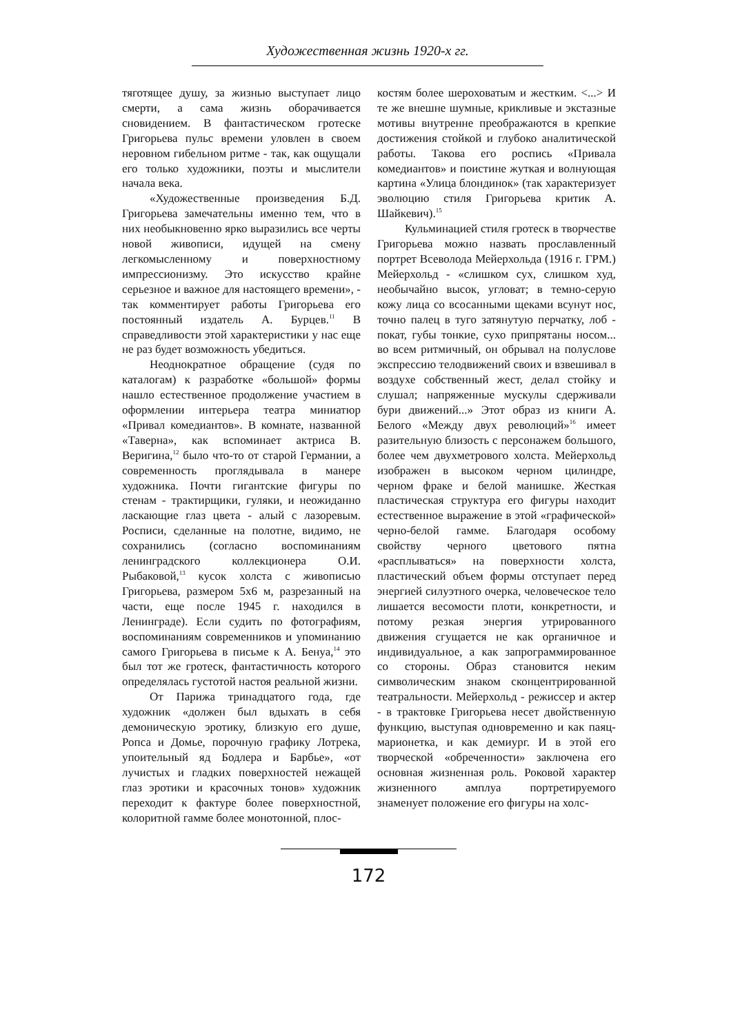Художественная жизнь 1920-х гг.
тяготящее душу, за жизнью выступает лицо смерти, а сама жизнь оборачивается сновидением. В фантастическом гротеске Григорьева пульс времени уловлен в своем неровном гибельном ритме - так, как ощущали его только художники, поэты и мыслители начала века.
«Художественные произведения Б.Д. Григорьева замечательны именно тем, что в них необыкновенно ярко выразились все черты новой живописи, идущей на смену легкомысленному и поверхностному импрессионизму. Это искусство крайне серьезное и важное для настоящего времени», - так комментирует работы Григорьева его постоянный издатель А. Бурцев.<sup>11</sup> В справедливости этой характеристики у нас еще не раз будет возможность убедиться.
Неоднократное обращение (судя по каталогам) к разработке «большой» формы нашло естественное продолжение участием в оформлении интерьера театра миниатюр «Привал комедиантов». В комнате, названной «Таверна», как вспоминает актриса В. Веригина,<sup>12</sup> было что-то от старой Германии, а современность проглядывала в манере художника. Почти гигантские фигуры по стенам - трактирщики, гуляки, и неожиданно ласкающие глаз цвета - алый с лазоревым. Росписи, сделанные на полотне, видимо, не сохранились (согласно воспоминаниям ленинградского коллекционера О.И. Рыбаковой,<sup>13</sup> кусок холста с живописью Григорьева, размером 5х6 м, разрезанный на части, еще после 1945 г. находился в Ленинграде). Если судить по фотографиям, воспоминаниям современников и упоминанию самого Григорьева в письме к А. Бенуа,<sup>14</sup> это был тот же гротеск, фантастичность которого определялась густотой настоя реальной жизни.
От Парижа тринадцатого года, где художник «должен был вдыхать в себя демоническую эротику, близкую его душе, Ропса и Домье, порочную графику Лотрека, упоительный яд Бодлера и Барбье», «от лучистых и гладких поверхностей нежащей глаз эротики и красочных тонов» художник переходит к фактуре более поверхностной, колоритной гамме более монотонной, плос-
костям более шероховатым и жестким. <...> И те же внешне шумные, крикливые и экстазные мотивы внутренне преображаются в крепкие достижения стойкой и глубоко аналитической работы. Такова его роспись «Привала комедиантов» и поистине жуткая и волнующая картина «Улица блондинок» (так характеризует эволюцию стиля Григорьева критик А. Шайкевич).<sup>15</sup>
Кульминацией стиля гротеск в творчестве Григорьева можно назвать прославленный портрет Всеволода Мейерхольда (1916 г. ГРМ.) Мейерхольд - «слишком сух, слишком худ, необычайно высок, угловат; в темно-серую кожу лица со всосанными щеками всунут нос, точно палец в туго затянутую перчатку, лоб - покат, губы тонкие, сухо припрятаны носом... во всем ритмичный, он обрывал на полуслове экспрессию телодвижений своих и взвешивал в воздухе собственный жест, делал стойку и слушал; напряженные мускулы сдерживали бури движений...» Этот образ из книги А. Белого «Между двух революций»<sup>16</sup> имеет разительную близость с персонажем большого, более чем двухметрового холста. Мейерхольд изображен в высоком черном цилиндре, черном фраке и белой манишке. Жесткая пластическая структура его фигуры находит естественное выражение в этой «графической» черно-белой гамме. Благодаря особому свойству черного цветового пятна «расплываться» на поверхности холста, пластический объем формы отступает перед энергией силуэтного очерка, человеческое тело лишается весомости плоти, конкретности, и потому резкая энергия утрированного движения сгущается не как органичное и индивидуальное, а как запрограммированное со стороны. Образ становится неким символическим знаком сконцентрированной театральности. Мейерхольд - режиссер и актер - в трактовке Григорьева несет двойственную функцию, выступая одновременно и как паяц-марионетка, и как демиург. И в этой его творческой «обреченности» заключена его основная жизненная роль. Роковой характер жизненного амплуа портретируемого знаменует положение его фигуры на холс-
172